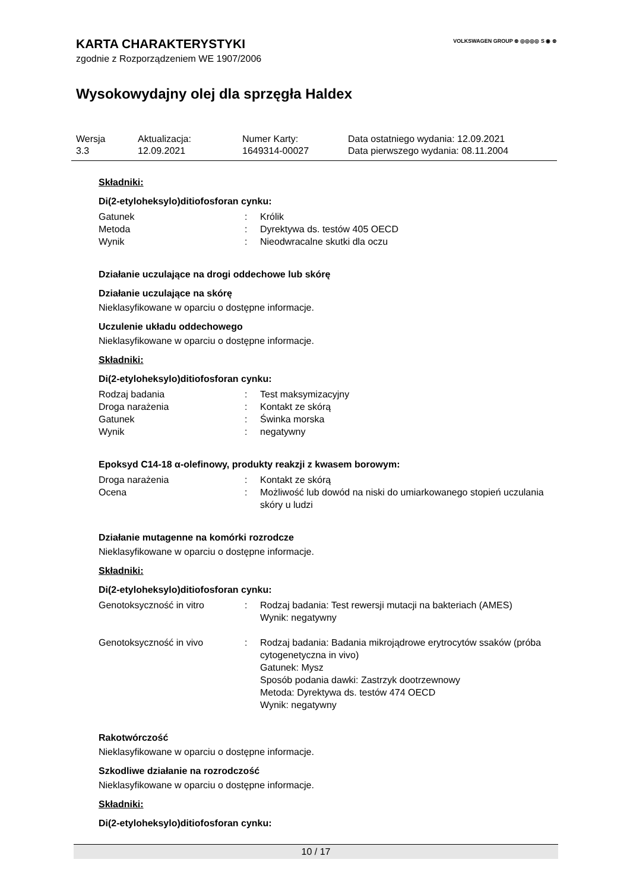VOLKSWAGEN GROUP ⊛ ◎◎◎◎ S ◉ ⊛
KARTA CHARAKTERYSTYKI
zgodnie z Rozporządzeniem WE 1907/2006
Wysokowydajny olej dla sprzęgła Haldex
| Wersja | Aktualizacja: | Numer Karty: | Data ostatniego wydania: 12.09.2021 |
| 3.3 | 12.09.2021 | 1649314-00027 | Data pierwszego wydania: 08.11.2004 |
Składniki:
Di(2-etyloheksylo)ditiofosforan cynku:
| Gatunek | : | Królik |
| Metoda | : | Dyrektywa ds. testów 405 OECD |
| Wynik | : | Nieodwracalne skutki dla oczu |
Działanie uczulające na drogi oddechowe lub skórę
Działanie uczulające na skórę
Nieklasyfikowane w oparciu o dostępne informacje.
Uczulenie układu oddechowego
Nieklasyfikowane w oparciu o dostępne informacje.
Składniki:
Di(2-etyloheksylo)ditiofosforan cynku:
| Rodzaj badania | : | Test maksymizacyjny |
| Droga narażenia | : | Kontakt ze skórą |
| Gatunek | : | Świnka morska |
| Wynik | : | negatywny |
Epoksyd C14-18 α-olefinowy, produkty reakzji z kwasem borowym:
| Droga narażenia | : | Kontakt ze skórą |
| Ocena | : | Możliwość lub dowód na niski do umiarkowanego stopień uczulania skóry u ludzi |
Działanie mutagenne na komórki rozrodcze
Nieklasyfikowane w oparciu o dostępne informacje.
Składniki:
Di(2-etyloheksylo)ditiofosforan cynku:
| Genotoksyczność in vitro | : | Rodzaj badania: Test rewersji mutacji na bakteriach (AMES) Wynik: negatywny |
| Genotoksyczność in vivo | : | Rodzaj badania: Badania mikrojądrowe erytrocytów ssaków (próba cytogenetyczna in vivo) Gatunek: Mysz Sposób podania dawki: Zastrzyk dootrzewnowy Metoda: Dyrektywa ds. testów 474 OECD Wynik: negatywny |
Rakotwórczość
Nieklasyfikowane w oparciu o dostępne informacje.
Szkodliwe działanie na rozrodczość
Nieklasyfikowane w oparciu o dostępne informacje.
Składniki:
Di(2-etyloheksylo)ditiofosforan cynku:
10 / 17